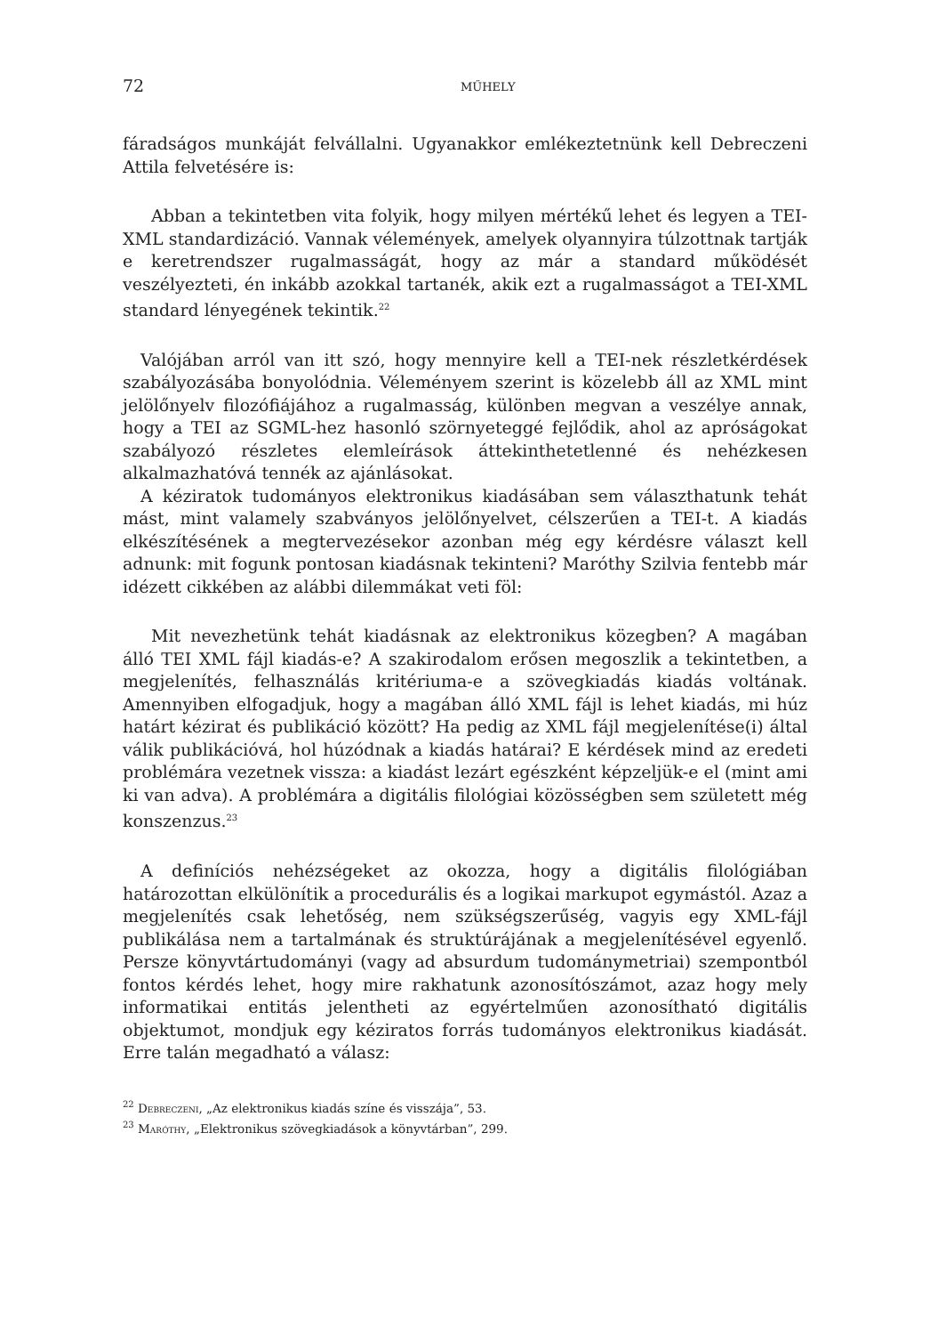72 MŰHELY
fáradságos munkáját felvállalni. Ugyanakkor emlékeztetnünk kell Debreczeni Attila felvetésére is:
Abban a tekintetben vita folyik, hogy milyen mértékű lehet és legyen a TEI-XML standardizáció. Vannak vélemények, amelyek olyannyira túlzottnak tartják e keretrendszer rugalmasságát, hogy az már a standard működését veszélyezteti, én inkább azokkal tartanék, akik ezt a rugalmasságot a TEI-XML standard lényegének tekintik.<sup>22</sup>
Valójában arról van itt szó, hogy mennyire kell a TEI-nek részletkérdések szabályozásába bonyolódnia. Véleményem szerint is közelebb áll az XML mint jelölőnyelv filozófiájához a rugalmasság, különben megvan a veszélye annak, hogy a TEI az SGML-hez hasonló szörnyeteggé fejlődik, ahol az apróságokat szabályozó részletes elemleírások áttekinthetetlenné és nehézkesen alkalmazhatóvá tennék az ajánlásokat.
A kéziratok tudományos elektronikus kiadásában sem választhatunk tehát mást, mint valamely szabványos jelölőnyelvet, célszerűen a TEI-t. A kiadás elkészítésének a megtervezésekor azonban még egy kérdésre választ kell adnunk: mit fogunk pontosan kiadásnak tekinteni? Maróthy Szilvia fentebb már idézett cikkében az alábbi dilemmákat veti föl:
Mit nevezhetünk tehát kiadásnak az elektronikus közegben? A magában álló TEI XML fájl kiadás-e? A szakirodalom erősen megoszlik a tekintetben, a megjelenítés, felhasználás kritériuma-e a szövegkiadás kiadás voltának. Amennyiben elfogadjuk, hogy a magában álló XML fájl is lehet kiadás, mi húz határt kézirat és publikáció között? Ha pedig az XML fájl megjelenítése(i) által válik publikációvá, hol húzódnak a kiadás határai? E kérdések mind az eredeti problémára vezetnek vissza: a kiadást lezárt egészként képzeljük-e el (mint ami ki van adva). A problémára a digitális filológiai közösségben sem született még konszenzus.<sup>23</sup>
A definíciós nehézségeket az okozza, hogy a digitális filológiában határozottan elkülönítik a procedurális és a logikai markupot egymástól. Azaz a megjelenítés csak lehetőség, nem szükségszerűség, vagyis egy XML-fájl publikálása nem a tartalmának és struktúrájának a megjelenítésével egyenlő. Persze könyvtártudományi (vagy ad absurdum tudománymetriai) szempontból fontos kérdés lehet, hogy mire rakhatunk azonosítószámot, azaz hogy mely informatikai entitás jelentheti az egyértelműen azonosítható digitális objektumot, mondjuk egy kéziratos forrás tudományos elektronikus kiadását. Erre talán megadható a válasz:
<sup>22</sup> Debreczeni, „Az elektronikus kiadás színe és visszája”, 53.
<sup>23</sup> Maróthy, „Elektronikus szövegkiadások a könyvtárban”, 299.